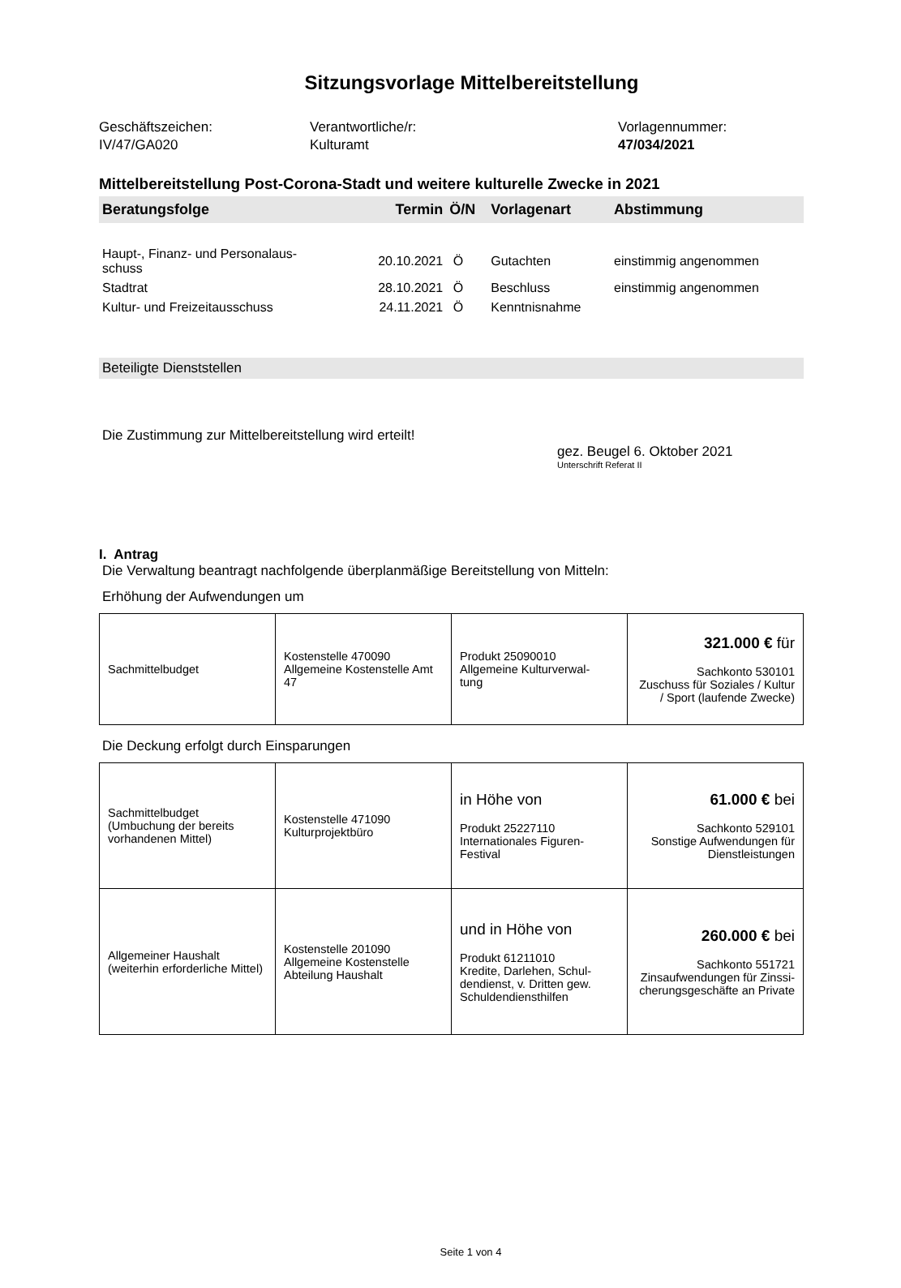Sitzungsvorlage Mittelbereitstellung
Geschäftszeichen:
IV/47/GA020
Verantwortliche/r:
Kulturamt
Vorlagennummer:
47/034/2021
Mittelbereitstellung Post-Corona-Stadt und weitere kulturelle Zwecke in 2021
| Beratungsfolge | Termin | Ö/N | Vorlagenart | Abstimmung |
| --- | --- | --- | --- | --- |
| Haupt-, Finanz- und Personalaus- schuss | 20.10.2021 | Ö | Gutachten | einstimmig angenommen |
| Stadtrat | 28.10.2021 | Ö | Beschluss | einstimmig angenommen |
| Kultur- und Freizeitausschuss | 24.11.2021 | Ö | Kenntnisnahme | |
Beteiligte Dienststellen
Die Zustimmung zur Mittelbereitstellung wird erteilt!
gez. Beugel 6. Oktober 2021
Unterschrift Referat II
I. Antrag
Die Verwaltung beantragt nachfolgende überplanmäßige Bereitstellung von Mitteln:
Erhöhung der Aufwendungen um
| Sachmittelbudget | Kostenstelle 470090 Allgemeine Kostenstelle Amt 47 | Produkt 25090010 Allgemeine Kulturverwal- tung | 321.000 € für Sachkonto 530101 Zuschuss für Soziales / Kultur / Sport (laufende Zwecke) |
Die Deckung erfolgt durch Einsparungen
| Sachmittelbudget (Umbuchung der bereits vorhandenen Mittel) | Kostenstelle 471090 Kulturprojektbüro | in Höhe von Produkt 25227110 Internationales Figuren-Festival | 61.000 € bei Sachkonto 529101 Sonstige Aufwendungen für Dienstleistungen |
| Allgemeiner Haushalt (weiterhin erforderliche Mittel) | Kostenstelle 201090 Allgemeine Kostenstelle Abteilung Haushalt | und in Höhe von Produkt 61211010 Kredite, Darlehen, Schul-dendienst, v. Dritten gew. Schuldendiensthilfen | 260.000 € bei Sachkonto 551721 Zinsaufwendungen für Zinssi-cherungsgeschäfte an Private |
Seite 1 von 4